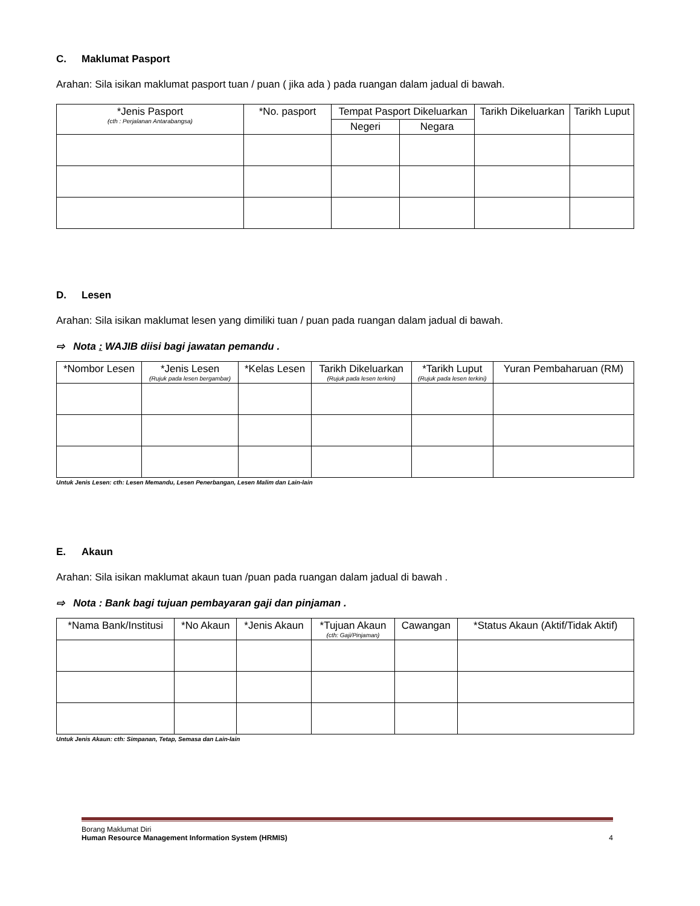C. Maklumat Pasport
Arahan: Sila isikan maklumat pasport tuan / puan ( jika ada ) pada ruangan dalam jadual di bawah.
| *Jenis Pasport (cth : Perjalanan Antarabangsa) | *No. pasport | Tempat Pasport Dikeluarkan | | Tarikh Dikeluarkan | Tarikh Luput |
| --- | --- | --- | --- | --- | --- |
| | | Negeri | Negara | | |
D. Lesen
Arahan: Sila isikan maklumat lesen yang dimiliki tuan / puan pada ruangan dalam jadual di bawah.
⇨ Nota : WAJIB diisi bagi jawatan pemandu .
| *Nombor Lesen | *Jenis Lesen (Rujuk pada lesen bergambar) | *Kelas Lesen | Tarikh Dikeluarkan (Rujuk pada lesen terkini) | *Tarikh Luput (Rujuk pada lesen terkini) | Yuran Pembaharuan (RM) |
| --- | --- | --- | --- | --- | --- |
Untuk Jenis Lesen: cth: Lesen Memandu, Lesen Penerbangan, Lesen Malim dan Lain-lain
E. Akaun
Arahan: Sila isikan maklumat akaun tuan /puan pada ruangan dalam jadual di bawah .
⇨ Nota : Bank bagi tujuan pembayaran gaji dan pinjaman .
| *Nama Bank/Institusi | *No Akaun | *Jenis Akaun | *Tujuan Akaun (cth: Gaji/Pinjaman) | Cawangan | *Status Akaun (Aktif/Tidak Aktif) |
| --- | --- | --- | --- | --- | --- |
Untuk Jenis Akaun: cth: Simpanan, Tetap, Semasa dan Lain-lain
Borang Maklumat Diri
Human Resource Management Information System (HRMIS) 4